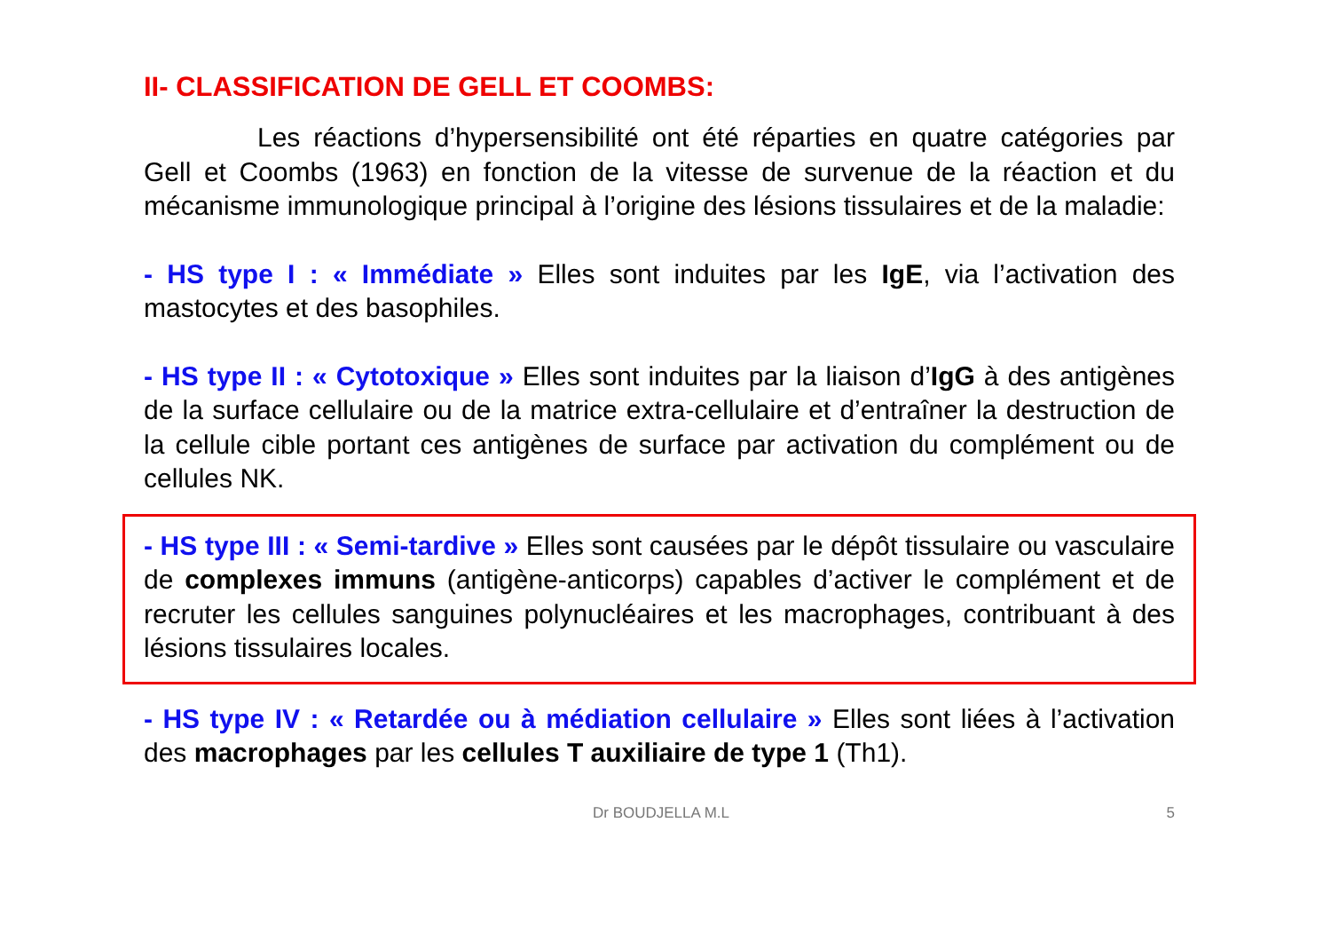II- CLASSIFICATION DE GELL ET COOMBS:
Les réactions d’hypersensibilité ont été réparties en quatre catégories par Gell et Coombs (1963) en fonction de la vitesse de survenue de la réaction et du mécanisme immunologique principal à l’origine des lésions tissulaires et de la maladie:
- HS type I : « Immédiate » Elles sont induites par les IgE, via l’activation des mastocytes et des basophiles.
- HS type II : « Cytotoxique » Elles sont induites par la liaison d’IgG à des antigènes de la surface cellulaire ou de la matrice extra-cellulaire et d’entraîner la destruction de la cellule cible portant ces antigènes de surface par activation du complément ou de cellules NK.
- HS type III : « Semi-tardive » Elles sont causées par le dépôt tissulaire ou vasculaire de complexes immuns (antigène-anticorps) capables d’activer le complément et de recruter les cellules sanguines polynucléaires et les macrophages, contribuant à des lésions tissulaires locales.
- HS type IV : « Retardée ou à médiation cellulaire » Elles sont liées à l’activation des macrophages par les cellules T auxiliaire de type 1 (Th1).
Dr BOUDJELLA M.L 5